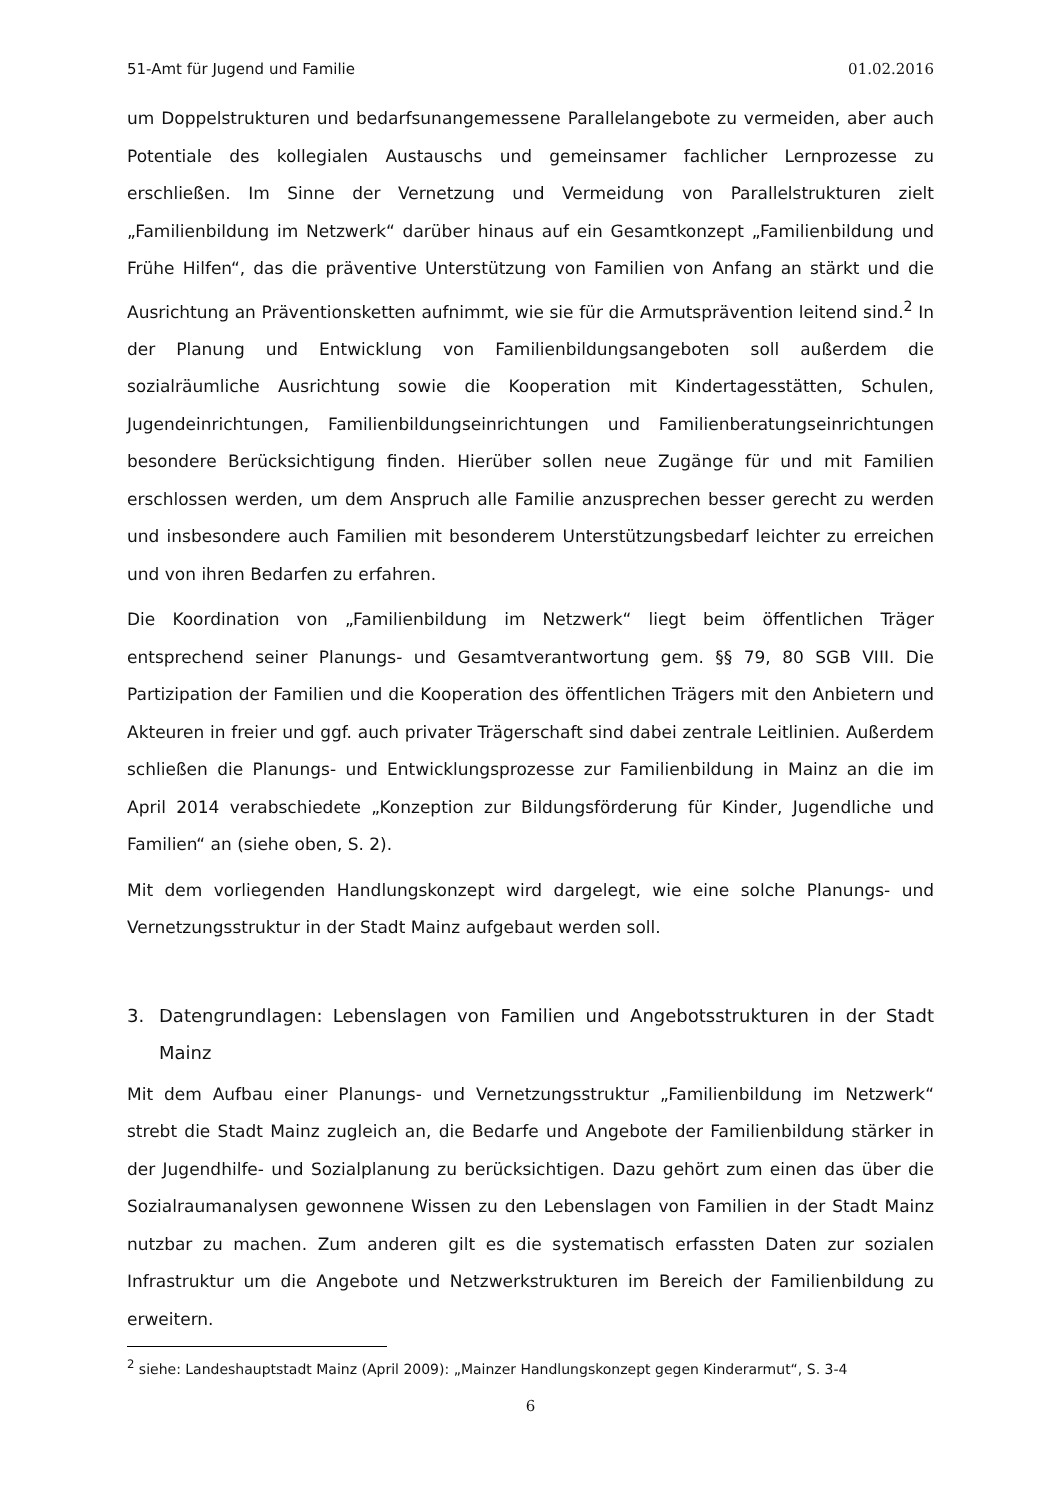51-Amt für Jugend und Familie 01.02.2016
um Doppelstrukturen und bedarfsunangemessene Parallelangebote zu vermeiden, aber auch Potentiale des kollegialen Austauschs und gemeinsamer fachlicher Lernprozesse zu erschließen. Im Sinne der Vernetzung und Vermeidung von Parallelstrukturen zielt „Familienbildung im Netzwerk“ darüber hinaus auf ein Gesamtkonzept „Familienbildung und Frühe Hilfen“, das die präventive Unterstützung von Familien von Anfang an stärkt und die Ausrichtung an Präventionsketten aufnimmt, wie sie für die Armutsprävention leitend sind.<sup>2</sup> In der Planung und Entwicklung von Familienbildungsangeboten soll außerdem die sozialräumliche Ausrichtung sowie die Kooperation mit Kindertagesstätten, Schulen, Jugendeinrichtungen, Familienbildungseinrichtungen und Familienberatungseinrichtungen besondere Berücksichtigung finden. Hierüber sollen neue Zugänge für und mit Familien erschlossen werden, um dem Anspruch alle Familie anzusprechen besser gerecht zu werden und insbesondere auch Familien mit besonderem Unterstützungsbedarf leichter zu erreichen und von ihren Bedarfen zu erfahren.
Die Koordination von „Familienbildung im Netzwerk“ liegt beim öffentlichen Träger entsprechend seiner Planungs- und Gesamtverantwortung gem. §§ 79, 80 SGB VIII. Die Partizipation der Familien und die Kooperation des öffentlichen Trägers mit den Anbietern und Akteuren in freier und ggf. auch privater Trägerschaft sind dabei zentrale Leitlinien. Außerdem schließen die Planungs- und Entwicklungsprozesse zur Familienbildung in Mainz an die im April 2014 verabschiedete „Konzeption zur Bildungsförderung für Kinder, Jugendliche und Familien“ an (siehe oben, S. 2).
Mit dem vorliegenden Handlungskonzept wird dargelegt, wie eine solche Planungs- und Vernetzungsstruktur in der Stadt Mainz aufgebaut werden soll.
3. Datengrundlagen: Lebenslagen von Familien und Angebotsstrukturen in der Stadt Mainz
Mit dem Aufbau einer Planungs- und Vernetzungsstruktur „Familienbildung im Netzwerk“ strebt die Stadt Mainz zugleich an, die Bedarfe und Angebote der Familienbildung stärker in der Jugendhilfe- und Sozialplanung zu berücksichtigen. Dazu gehört zum einen das über die Sozialraumanalysen gewonnene Wissen zu den Lebenslagen von Familien in der Stadt Mainz nutzbar zu machen. Zum anderen gilt es die systematisch erfassten Daten zur sozialen Infrastruktur um die Angebote und Netzwerkstrukturen im Bereich der Familienbildung zu erweitern.
<sup>2</sup> siehe: Landeshauptstadt Mainz (April 2009): „Mainzer Handlungskonzept gegen Kinderarmut“, S. 3-4
6